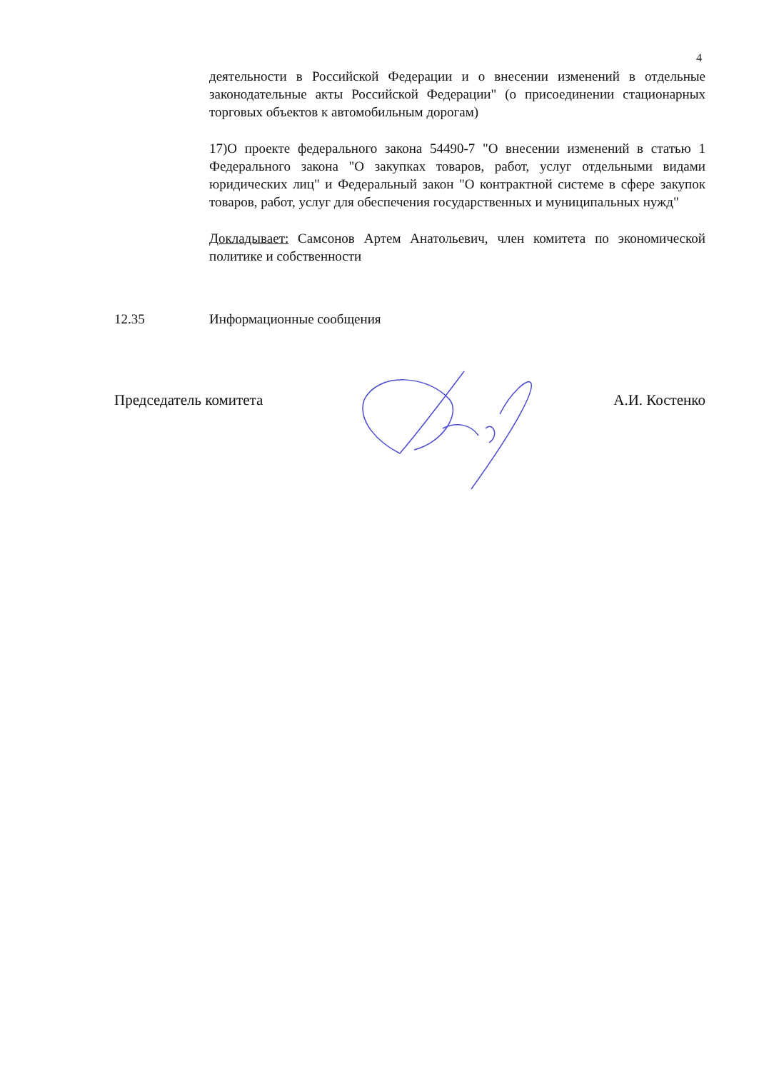4
деятельности в Российской Федерации и о внесении изменений в отдельные законодательные акты Российской Федерации" (о присоединении стационарных торговых объектов к автомобильным дорогам)
17)О проекте федерального закона 54490-7 "О внесении изменений в статью 1 Федерального закона "О закупках товаров, работ, услуг отдельными видами юридических лиц" и Федеральный закон "О контрактной системе в сфере закупок товаров, работ, услуг для обеспечения государственных и муниципальных нужд"
Докладывает: Самсонов Артем Анатольевич, член комитета по экономической политике и собственности
12.35 Информационные сообщения
Председатель комитета А.И. Костенко